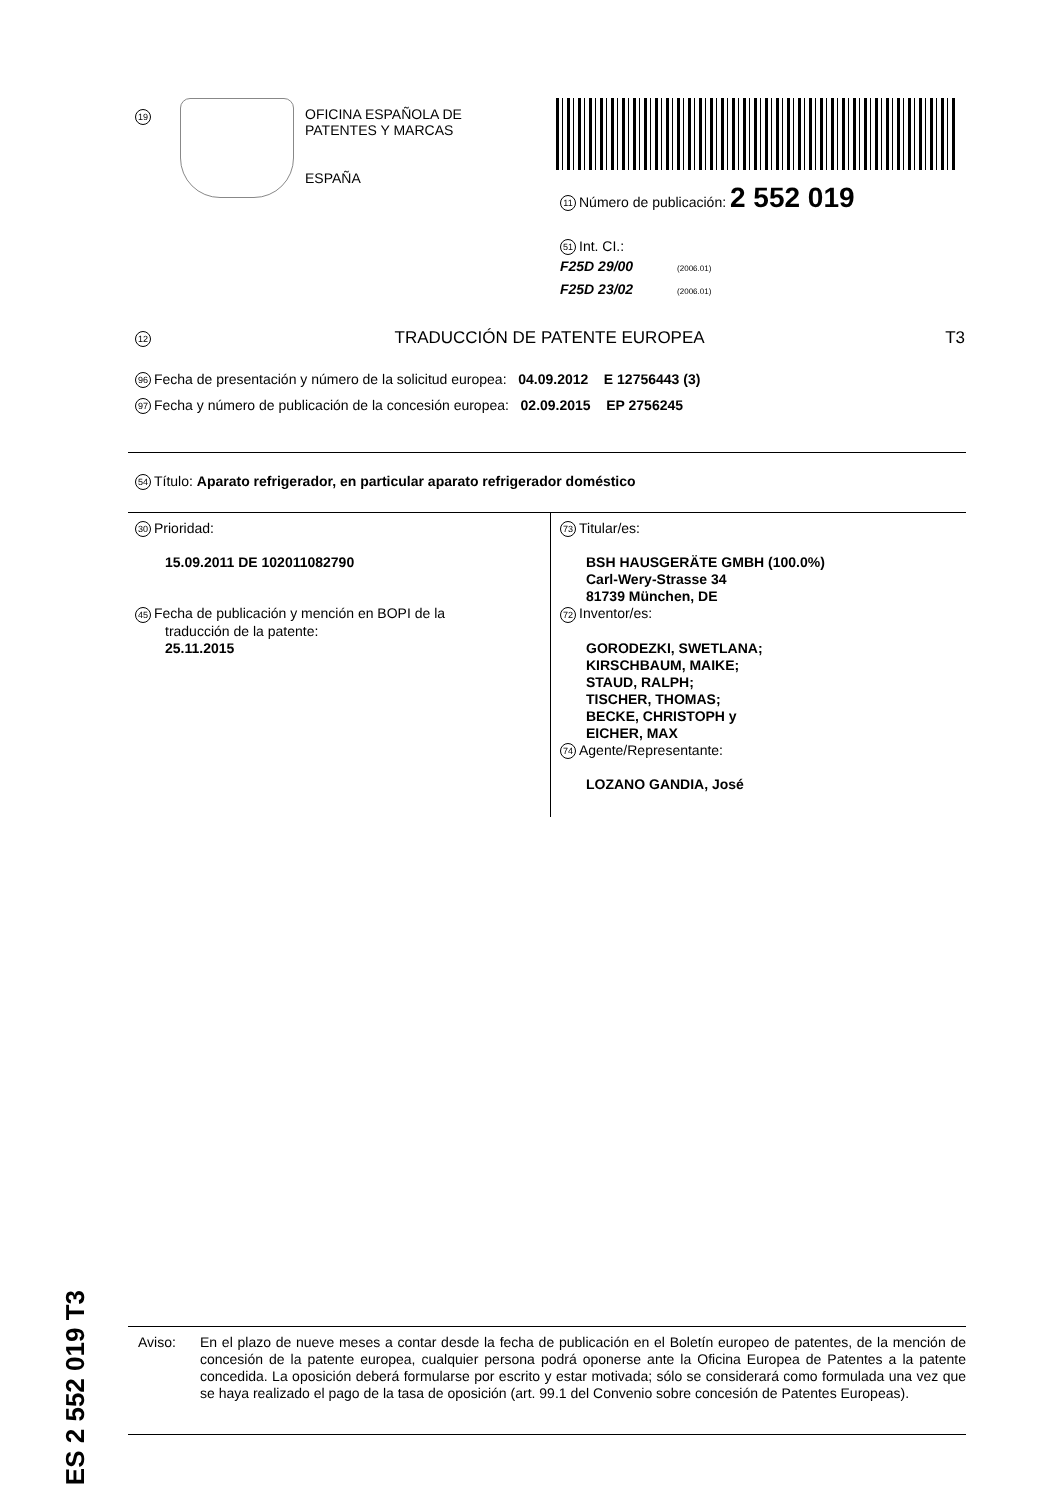19
OFICINA ESPAÑOLA DE
PATENTES Y MARCAS
ESPAÑA
11 Número de publicación: 2 552 019
51 Int. CI.:
F25D 29/00 (2006.01)
F25D 23/02 (2006.01)
12 TRADUCCIÓN DE PATENTE EUROPEA T3
96 Fecha de presentación y número de la solicitud europea: 04.09.2012 E 12756443 (3)
97 Fecha y número de publicación de la concesión europea: 02.09.2015 EP 2756245
54 Título: Aparato refrigerador, en particular aparato refrigerador doméstico
30 Prioridad:
15.09.2011 DE 102011082790
45 Fecha de publicación y mención en BOPI de la
traducción de la patente:
25.11.2015
73 Titular/es:
BSH HAUSGERÄTE GMBH (100.0%)
Carl-Wery-Strasse 34
81739 München, DE
72 Inventor/es:
GORODEZKI, SWETLANA;
KIRSCHBAUM, MAIKE;
STAUD, RALPH;
TISCHER, THOMAS;
BECKE, CHRISTOPH y
EICHER, MAX
74 Agente/Representante:
LOZANO GANDIA, José
ES 2 552 019 T3
Aviso: En el plazo de nueve meses a contar desde la fecha de publicación en el Boletín europeo de patentes, de la mención de concesión de la patente europea, cualquier persona podrá oponerse ante la Oficina Europea de Patentes a la patente concedida. La oposición deberá formularse por escrito y estar motivada; sólo se considerará como formulada una vez que se haya realizado el pago de la tasa de oposición (art. 99.1 del Convenio sobre concesión de Patentes Europeas).